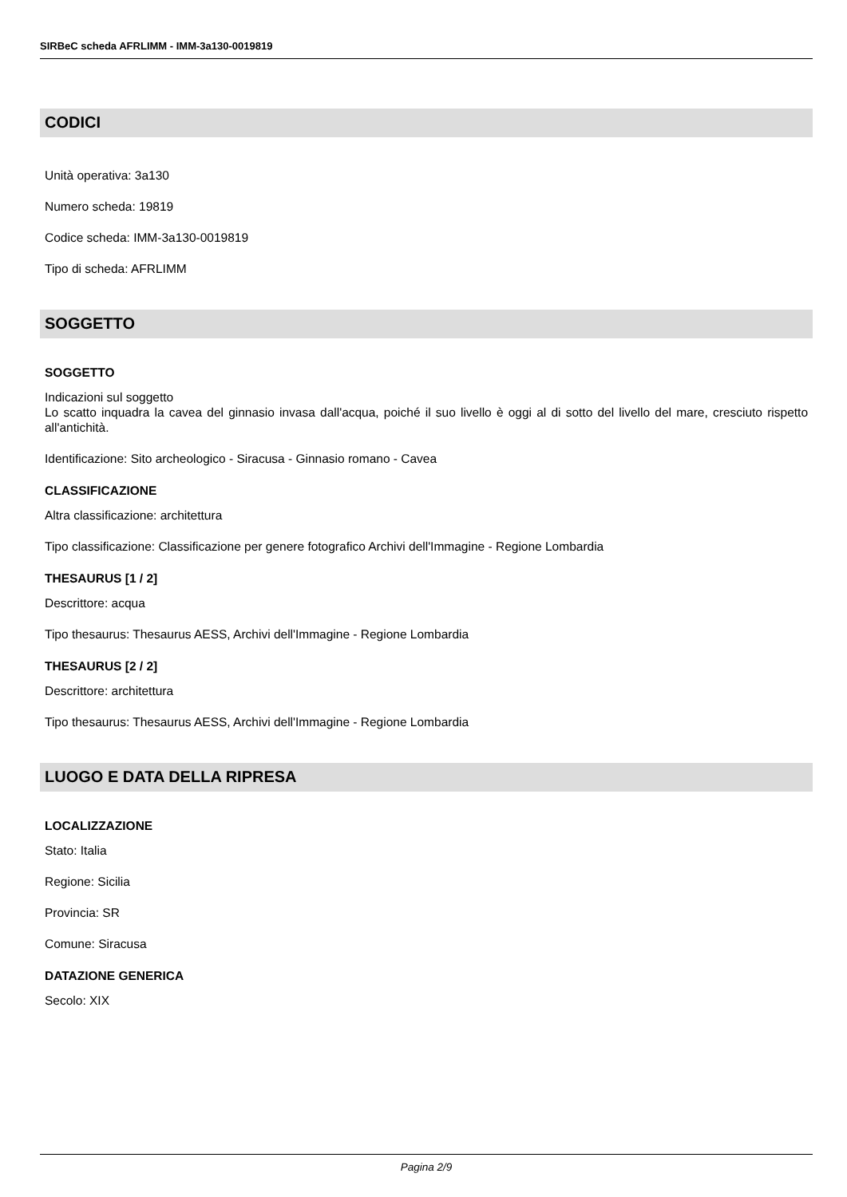SIRBeC scheda AFRLIMM - IMM-3a130-0019819
CODICI
Unità operativa: 3a130
Numero scheda: 19819
Codice scheda: IMM-3a130-0019819
Tipo di scheda: AFRLIMM
SOGGETTO
SOGGETTO
Indicazioni sul soggetto
Lo scatto inquadra la cavea del ginnasio invasa dall'acqua, poiché il suo livello è oggi al di sotto del livello del mare, cresciuto rispetto all'antichità.
Identificazione: Sito archeologico - Siracusa - Ginnasio romano - Cavea
CLASSIFICAZIONE
Altra classificazione: architettura
Tipo classificazione: Classificazione per genere fotografico Archivi dell'Immagine - Regione Lombardia
THESAURUS [1 / 2]
Descrittore: acqua
Tipo thesaurus: Thesaurus AESS, Archivi dell'Immagine - Regione Lombardia
THESAURUS [2 / 2]
Descrittore: architettura
Tipo thesaurus: Thesaurus AESS, Archivi dell'Immagine - Regione Lombardia
LUOGO E DATA DELLA RIPRESA
LOCALIZZAZIONE
Stato: Italia
Regione: Sicilia
Provincia: SR
Comune: Siracusa
DATAZIONE GENERICA
Secolo: XIX
Pagina 2/9